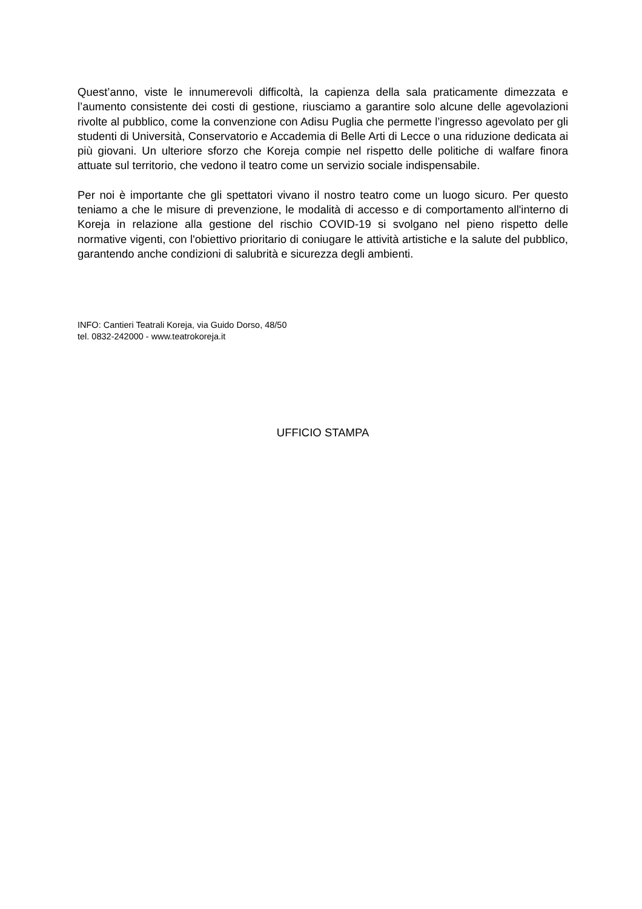Quest’anno, viste le innumerevoli difficoltà, la capienza della sala praticamente dimezzata e l’aumento consistente dei costi di gestione, riusciamo a garantire solo alcune delle agevolazioni rivolte al pubblico, come la convenzione con Adisu Puglia che permette l’ingresso agevolato per gli studenti di Università, Conservatorio e Accademia di Belle Arti di Lecce o una riduzione dedicata ai più giovani. Un ulteriore sforzo che Koreja compie nel rispetto delle politiche di walfare finora attuate sul territorio, che vedono il teatro come un servizio sociale indispensabile.
Per noi è importante che gli spettatori vivano il nostro teatro come un luogo sicuro. Per questo teniamo a che le misure di prevenzione, le modalità di accesso e di comportamento all'interno di Koreja in relazione alla gestione del rischio COVID-19 si svolgano nel pieno rispetto delle normative vigenti, con l'obiettivo prioritario di coniugare le attività artistiche e la salute del pubblico, garantendo anche condizioni di salubrità e sicurezza degli ambienti.
INFO: Cantieri Teatrali Koreja, via Guido Dorso, 48/50
tel. 0832-242000 - www.teatrokoreja.it
UFFICIO STAMPA